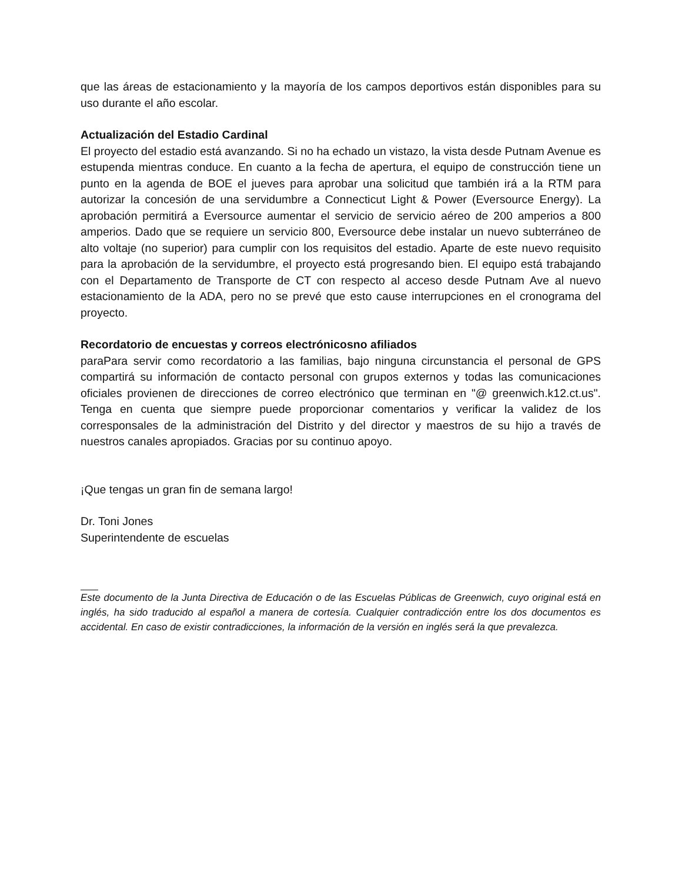que las áreas de estacionamiento y la mayoría de los campos deportivos están disponibles para su uso durante el año escolar.
Actualización del Estadio Cardinal
El proyecto del estadio está avanzando. Si no ha echado un vistazo, la vista desde Putnam Avenue es estupenda mientras conduce. En cuanto a la fecha de apertura, el equipo de construcción tiene un punto en la agenda de BOE el jueves para aprobar una solicitud que también irá a la RTM para autorizar la concesión de una servidumbre a Connecticut Light & Power (Eversource Energy). La aprobación permitirá a Eversource aumentar el servicio de servicio aéreo de 200 amperios a 800 amperios. Dado que se requiere un servicio 800, Eversource debe instalar un nuevo subterráneo de alto voltaje (no superior) para cumplir con los requisitos del estadio. Aparte de este nuevo requisito para la aprobación de la servidumbre, el proyecto está progresando bien. El equipo está trabajando con el Departamento de Transporte de CT con respecto al acceso desde Putnam Ave al nuevo estacionamiento de la ADA, pero no se prevé que esto cause interrupciones en el cronograma del proyecto.
Recordatorio de encuestas y correos electrónicosno afiliados
paraPara servir como recordatorio a las familias, bajo ninguna circunstancia el personal de GPS compartirá su información de contacto personal con grupos externos y todas las comunicaciones oficiales provienen de direcciones de correo electrónico que terminan en "@ greenwich.k12.ct.us". Tenga en cuenta que siempre puede proporcionar comentarios y verificar la validez de los corresponsales de la administración del Distrito y del director y maestros de su hijo a través de nuestros canales apropiados. Gracias por su continuo apoyo.
¡Que tengas un gran fin de semana largo!
Dr. Toni Jones
Superintendente de escuelas
Este documento de la Junta Directiva de Educación o de las Escuelas Públicas de Greenwich, cuyo original está en inglés, ha sido traducido al español a manera de cortesía. Cualquier contradicción entre los dos documentos es accidental. En caso de existir contradicciones, la información de la versión en inglés será la que prevalezca.